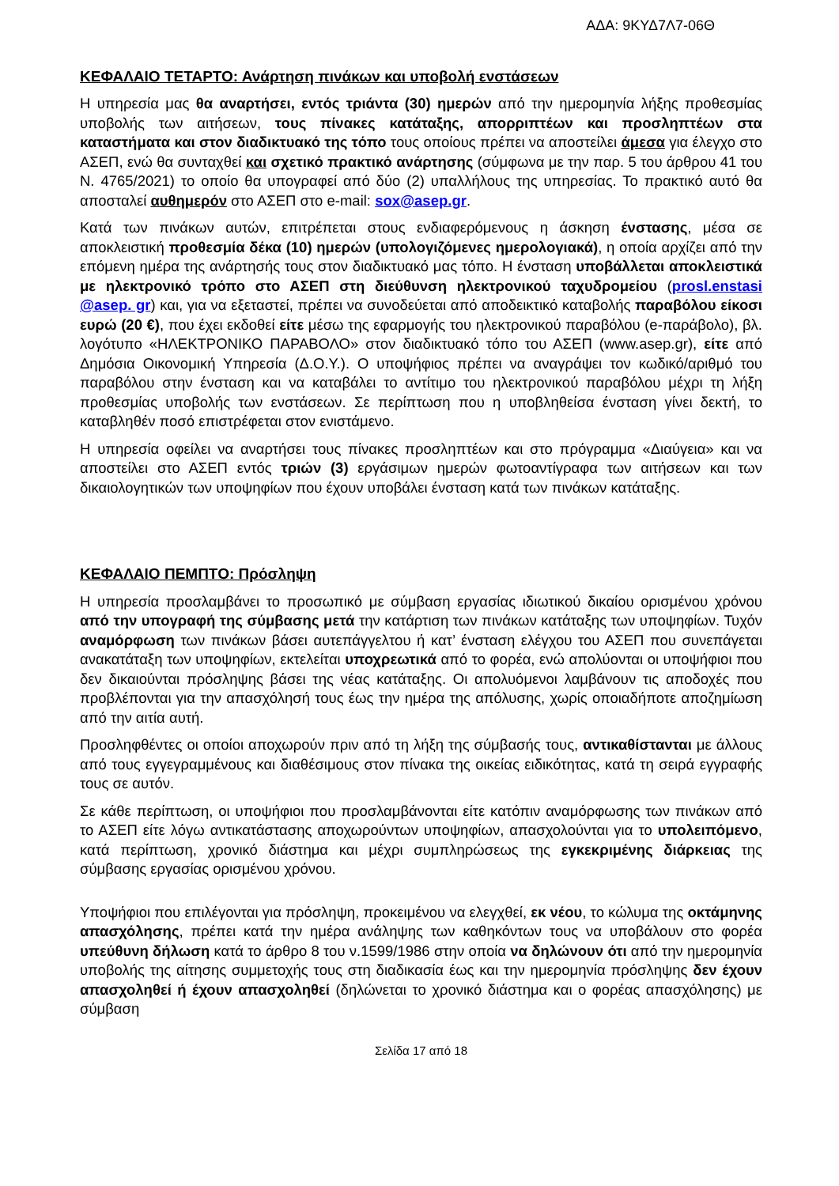ΑΔΑ: 9ΚΥΔ7Λ7-06Θ
ΚΕΦΑΛΑΙΟ ΤΕΤΑΡΤΟ: Ανάρτηση πινάκων και υποβολή ενστάσεων
Η υπηρεσία μας θα αναρτήσει, εντός τριάντα (30) ημερών από την ημερομηνία λήξης προθεσμίας υποβολής των αιτήσεων, τους πίνακες κατάταξης, απορριπτέων και προσληπτέων στα καταστήματα και στον διαδικτυακό της τόπο τους οποίους πρέπει να αποστείλει άμεσα για έλεγχο στο ΑΣΕΠ, ενώ θα συνταχθεί και σχετικό πρακτικό ανάρτησης (σύμφωνα με την παρ. 5 του άρθρου 41 του Ν. 4765/2021) το οποίο θα υπογραφεί από δύο (2) υπαλλήλους της υπηρεσίας. Το πρακτικό αυτό θα αποσταλεί αυθημερόν στο ΑΣΕΠ στο e-mail: sox@asep.gr.
Κατά των πινάκων αυτών, επιτρέπεται στους ενδιαφερόμενους η άσκηση ένστασης, μέσα σε αποκλειστική προθεσμία δέκα (10) ημερών (υπολογιζόμενες ημερολογιακά), η οποία αρχίζει από την επόμενη ημέρα της ανάρτησής τους στον διαδικτυακό μας τόπο. Η ένσταση υποβάλλεται αποκλειστικά με ηλεκτρονικό τρόπο στο ΑΣΕΠ στη διεύθυνση ηλεκτρονικού ταχυδρομείου (prosl.enstasi @asep. gr) και, για να εξεταστεί, πρέπει να συνοδεύεται από αποδεικτικό καταβολής παραβόλου είκοσι ευρώ (20 €), που έχει εκδοθεί είτε μέσω της εφαρμογής του ηλεκτρονικού παραβόλου (e-παράβολο), βλ. λογότυπο «ΗΛΕΚΤΡΟΝΙΚΟ ΠΑΡΑΒΟΛΟ» στον διαδικτυακό τόπο του ΑΣΕΠ (www.asep.gr), είτε από Δημόσια Οικονομική Υπηρεσία (Δ.Ο.Υ.). Ο υποψήφιος πρέπει να αναγράψει τον κωδικό/αριθμό του παραβόλου στην ένσταση και να καταβάλει το αντίτιμο του ηλεκτρονικού παραβόλου μέχρι τη λήξη προθεσμίας υποβολής των ενστάσεων. Σε περίπτωση που η υποβληθείσα ένσταση γίνει δεκτή, το καταβληθέν ποσό επιστρέφεται στον ενιστάμενο.
Η υπηρεσία οφείλει να αναρτήσει τους πίνακες προσληπτέων και στο πρόγραμμα «Διαύγεια» και να αποστείλει στο ΑΣΕΠ εντός τριών (3) εργάσιμων ημερών φωτοαντίγραφα των αιτήσεων και των δικαιολογητικών των υποψηφίων που έχουν υποβάλει ένσταση κατά των πινάκων κατάταξης.
ΚΕΦΑΛΑΙΟ ΠΕΜΠΤΟ: Πρόσληψη
Η υπηρεσία προσλαμβάνει το προσωπικό με σύμβαση εργασίας ιδιωτικού δικαίου ορισμένου χρόνου από την υπογραφή της σύμβασης μετά την κατάρτιση των πινάκων κατάταξης των υποψηφίων. Τυχόν αναμόρφωση των πινάκων βάσει αυτεπάγγελτου ή κατ’ ένσταση ελέγχου του ΑΣΕΠ που συνεπάγεται ανακατάταξη των υποψηφίων, εκτελείται υποχρεωτικά από το φορέα, ενώ απολύονται οι υποψήφιοι που δεν δικαιούνται πρόσληψης βάσει της νέας κατάταξης. Οι απολυόμενοι λαμβάνουν τις αποδοχές που προβλέπονται για την απασχόλησή τους έως την ημέρα της απόλυσης, χωρίς οποιαδήποτε αποζημίωση από την αιτία αυτή.
Προσληφθέντες οι οποίοι αποχωρούν πριν από τη λήξη της σύμβασής τους, αντικαθίστανται με άλλους από τους εγγεγραμμένους και διαθέσιμους στον πίνακα της οικείας ειδικότητας, κατά τη σειρά εγγραφής τους σε αυτόν.
Σε κάθε περίπτωση, οι υποψήφιοι που προσλαμβάνονται είτε κατόπιν αναμόρφωσης των πινάκων από το ΑΣΕΠ είτε λόγω αντικατάστασης αποχωρούντων υποψηφίων, απασχολούνται για το υπολειπόμενο, κατά περίπτωση, χρονικό διάστημα και μέχρι συμπληρώσεως της εγκεκριμένης διάρκειας της σύμβασης εργασίας ορισμένου χρόνου.
Υποψήφιοι που επιλέγονται για πρόσληψη, προκειμένου να ελεγχθεί, εκ νέου, το κώλυμα της οκτάμηνης απασχόλησης, πρέπει κατά την ημέρα ανάληψης των καθηκόντων τους να υποβάλουν στο φορέα υπεύθυνη δήλωση κατά το άρθρο 8 του ν.1599/1986 στην οποία να δηλώνουν ότι από την ημερομηνία υποβολής της αίτησης συμμετοχής τους στη διαδικασία έως και την ημερομηνία πρόσληψης δεν έχουν απασχοληθεί ή έχουν απασχοληθεί (δηλώνεται το χρονικό διάστημα και ο φορέας απασχόλησης) με σύμβαση
Σελίδα 17 από 18